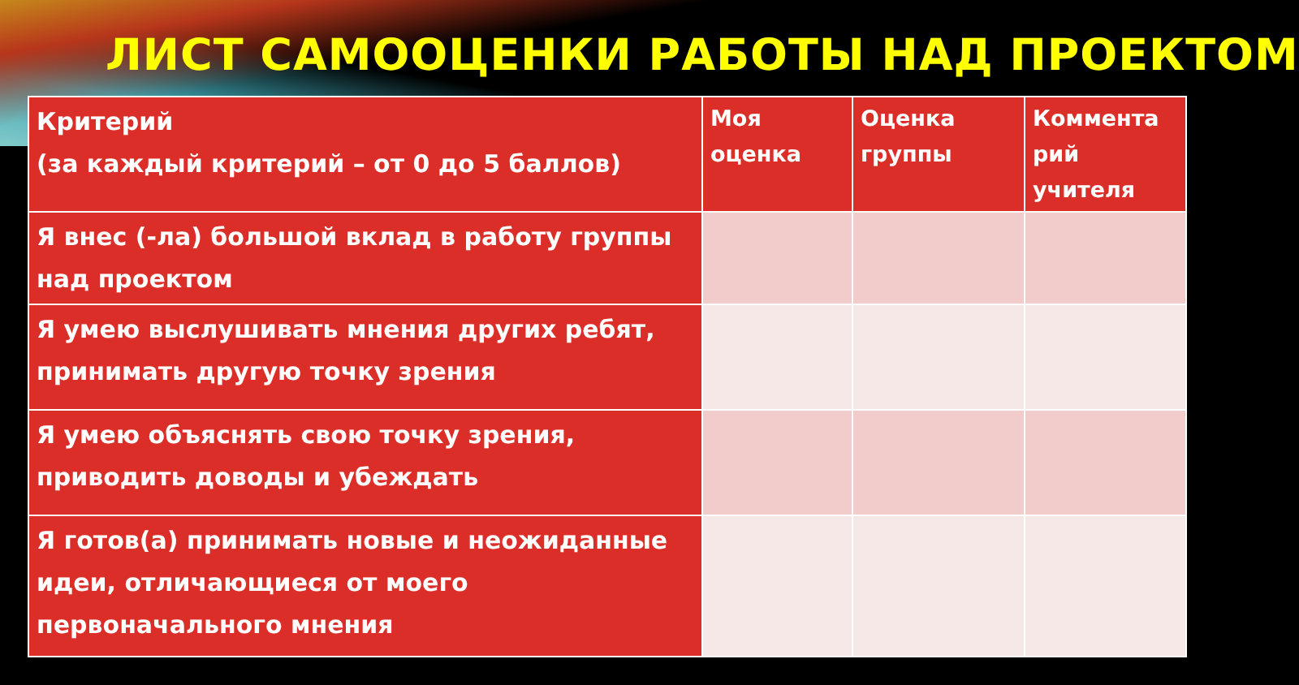ЛИСТ САМООЦЕНКИ РАБОТЫ НАД ПРОЕКТОМ
| Критерий (за каждый критерий – от 0 до 5 баллов) | Моя оценка | Оценка группы | Коммента рий учителя |
| --- | --- | --- | --- |
| Я внес (-ла) большой вклад в работу группы над проектом | | | |
| Я умею выслушивать мнения других ребят, принимать другую точку зрения | | | |
| Я умею объяснять свою точку зрения, приводить доводы и убеждать | | | |
| Я готов(а) принимать новые и неожиданные идеи, отличающиеся от моего первоначального мнения | | | |